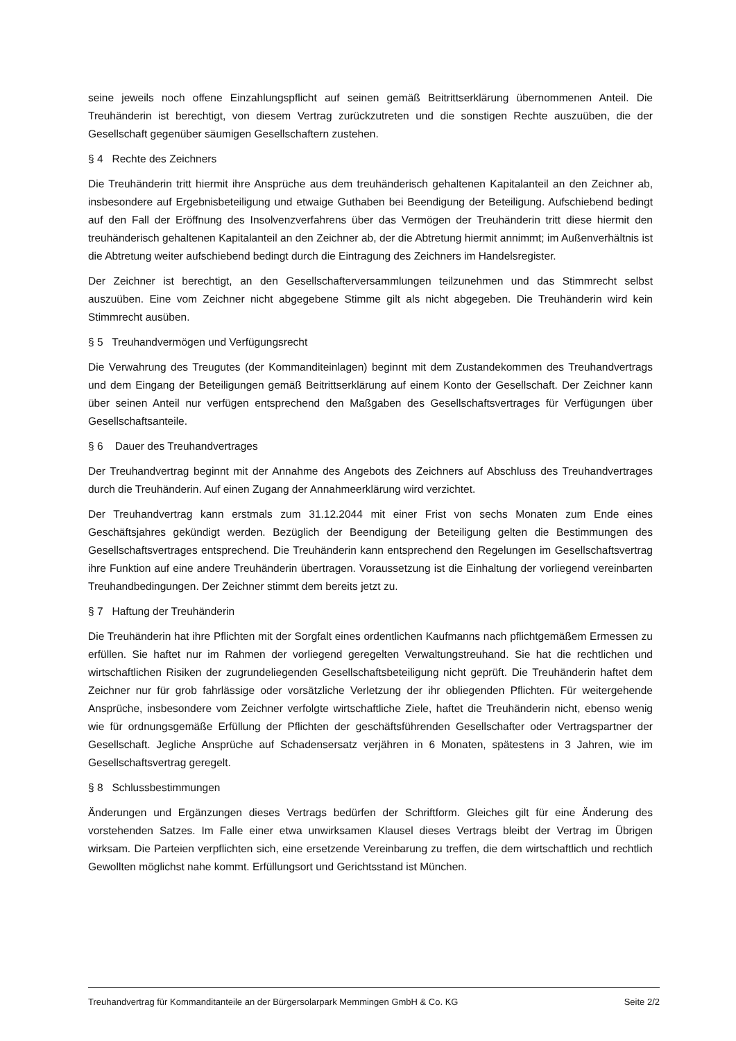seine jeweils noch offene Einzahlungspflicht auf seinen gemäß Beitrittserklärung übernommenen Anteil. Die Treuhänderin ist berechtigt, von diesem Vertrag zurückzutreten und die sonstigen Rechte auszuüben, die der Gesellschaft gegenüber säumigen Gesellschaftern zustehen.
§ 4 Rechte des Zeichners
Die Treuhänderin tritt hiermit ihre Ansprüche aus dem treuhänderisch gehaltenen Kapitalanteil an den Zeichner ab, insbesondere auf Ergebnisbeteiligung und etwaige Guthaben bei Beendigung der Beteiligung. Aufschiebend bedingt auf den Fall der Eröffnung des Insolvenzverfahrens über das Vermögen der Treuhänderin tritt diese hiermit den treuhänderisch gehaltenen Kapitalanteil an den Zeichner ab, der die Abtretung hiermit annimmt; im Außenverhältnis ist die Abtretung weiter aufschiebend bedingt durch die Eintragung des Zeichners im Handelsregister.
Der Zeichner ist berechtigt, an den Gesellschafterversammlungen teilzunehmen und das Stimmrecht selbst auszuüben. Eine vom Zeichner nicht abgegebene Stimme gilt als nicht abgegeben. Die Treuhänderin wird kein Stimmrecht ausüben.
§ 5 Treuhandvermögen und Verfügungsrecht
Die Verwahrung des Treugutes (der Kommanditeinlagen) beginnt mit dem Zustandekommen des Treuhandvertrags und dem Eingang der Beteiligungen gemäß Beitrittserklärung auf einem Konto der Gesellschaft. Der Zeichner kann über seinen Anteil nur verfügen entsprechend den Maßgaben des Gesellschaftsvertrages für Verfügungen über Gesellschaftsanteile.
§ 6 Dauer des Treuhandvertrages
Der Treuhandvertrag beginnt mit der Annahme des Angebots des Zeichners auf Abschluss des Treuhandvertrages durch die Treuhänderin. Auf einen Zugang der Annahmeerklärung wird verzichtet.
Der Treuhandvertrag kann erstmals zum 31.12.2044 mit einer Frist von sechs Monaten zum Ende eines Geschäftsjahres gekündigt werden. Bezüglich der Beendigung der Beteiligung gelten die Bestimmungen des Gesellschaftsvertrages entsprechend. Die Treuhänderin kann entsprechend den Regelungen im Gesellschaftsvertrag ihre Funktion auf eine andere Treuhänderin übertragen. Voraussetzung ist die Einhaltung der vorliegend vereinbarten Treuhandbedingungen. Der Zeichner stimmt dem bereits jetzt zu.
§ 7 Haftung der Treuhänderin
Die Treuhänderin hat ihre Pflichten mit der Sorgfalt eines ordentlichen Kaufmanns nach pflichtgemäßem Ermessen zu erfüllen. Sie haftet nur im Rahmen der vorliegend geregelten Verwaltungstreuhand. Sie hat die rechtlichen und wirtschaftlichen Risiken der zugrundeliegenden Gesellschaftsbeteiligung nicht geprüft. Die Treuhänderin haftet dem Zeichner nur für grob fahrlässige oder vorsätzliche Verletzung der ihr obliegenden Pflichten. Für weitergehende Ansprüche, insbesondere vom Zeichner verfolgte wirtschaftliche Ziele, haftet die Treuhänderin nicht, ebenso wenig wie für ordnungsgemäße Erfüllung der Pflichten der geschäftsführenden Gesellschafter oder Vertragspartner der Gesellschaft. Jegliche Ansprüche auf Schadensersatz verjähren in 6 Monaten, spätestens in 3 Jahren, wie im Gesellschaftsvertrag geregelt.
§ 8 Schlussbestimmungen
Änderungen und Ergänzungen dieses Vertrags bedürfen der Schriftform. Gleiches gilt für eine Änderung des vorstehenden Satzes. Im Falle einer etwa unwirksamen Klausel dieses Vertrags bleibt der Vertrag im Übrigen wirksam. Die Parteien verpflichten sich, eine ersetzende Vereinbarung zu treffen, die dem wirtschaftlich und rechtlich Gewollten möglichst nahe kommt. Erfüllungsort und Gerichtsstand ist München.
Treuhandvertrag für Kommanditanteile an der Bürgersolarpark Memmingen GmbH & Co. KG Seite 2/2